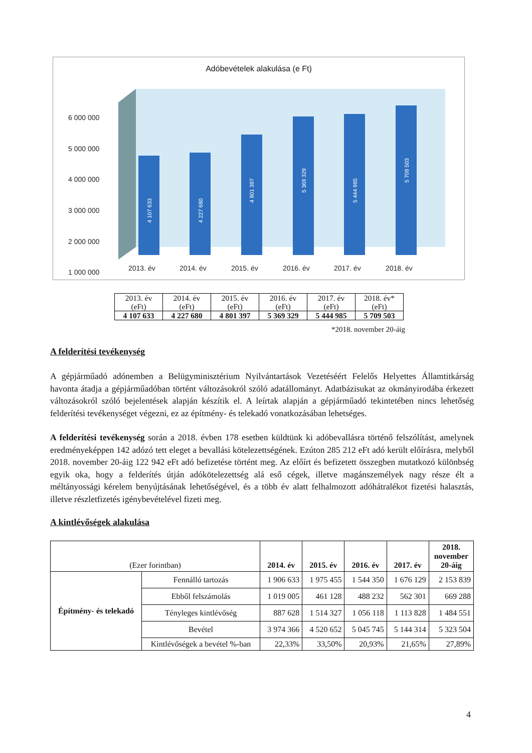Adóbevételek alakulása (e Ft)
6 000 000
5 000 000
4 000 000
3 000 000
2 000 000
1 000 000
4 107 633
4 227 680
4 801 397
5 369 329
5 444 985
5 709 503
2013. év
2014. év
2015. év
2016. év
2017. év
2018. év
| 2013. év (eFt) | 2014. év (eFt) | 2015. év (eFt) | 2016. év (eFt) | 2017. év (eFt) | 2018. év* (eFt) |
| 4 107 633 | 4 227 680 | 4 801 397 | 5 369 329 | 5 444 985 | 5 709 503 |
*2018. november 20-áig
A felderítési tevékenység
A gépjárműadó adónemben a Belügyminisztérium Nyilvántartások Vezetéséért Felelős Helyettes Államtitkárság havonta átadja a gépjárműadóban történt változásokról szóló adatállományt. Adatbázisukat az okmányirodába érkezett változásokról szóló bejelentések alapján készítik el. A leírtak alapján a gépjárműadó tekintetében nincs lehetőség felderítési tevékenységet végezni, ez az építmény- és telekadó vonatkozásában lehetséges.
A felderítési tevékenység során a 2018. évben 178 esetben küldtünk ki adóbevallásra történő felszólítást, amelynek eredményeképpen 142 adózó tett eleget a bevallási kötelezettségének. Ezúton 285 212 eFt adó került előírásra, melyből 2018. november 20-áig 122 942 eFt adó befizetése történt meg. Az előírt és befizetett összegben mutatkozó különbség egyik oka, hogy a felderítés útján adókötelezettség alá eső cégek, illetve magánszemélyek nagy része élt a méltányossági kérelem benyújtásának lehetőségével, és a több év alatt felhalmozott adóhátralékot fizetési halasztás, illetve részletfizetés igénybevételével fizeti meg.
A kintlévőségek alakulása
| (Ezer forintban) | | 2014. év | 2015. év | 2016. év | 2017. év | 2018. november 20-áig |
| Építmény- és telekadó | Fennálló tartozás | 1 906 633 | 1 975 455 | 1 544 350 | 1 676 129 | 2 153 839 |
| | Ebből felszámolás | 1 019 005 | 461 128 | 488 232 | 562 301 | 669 288 |
| | Tényleges kintlévőség | 887 628 | 1 514 327 | 1 056 118 | 1 113 828 | 1 484 551 |
| | Bevétel | 3 974 366 | 4 520 652 | 5 045 745 | 5 144 314 | 5 323 504 |
| | Kintlévőségek a bevétel %-ban | 22,33% | 33,50% | 20,93% | 21,65% | 27,89% |
4